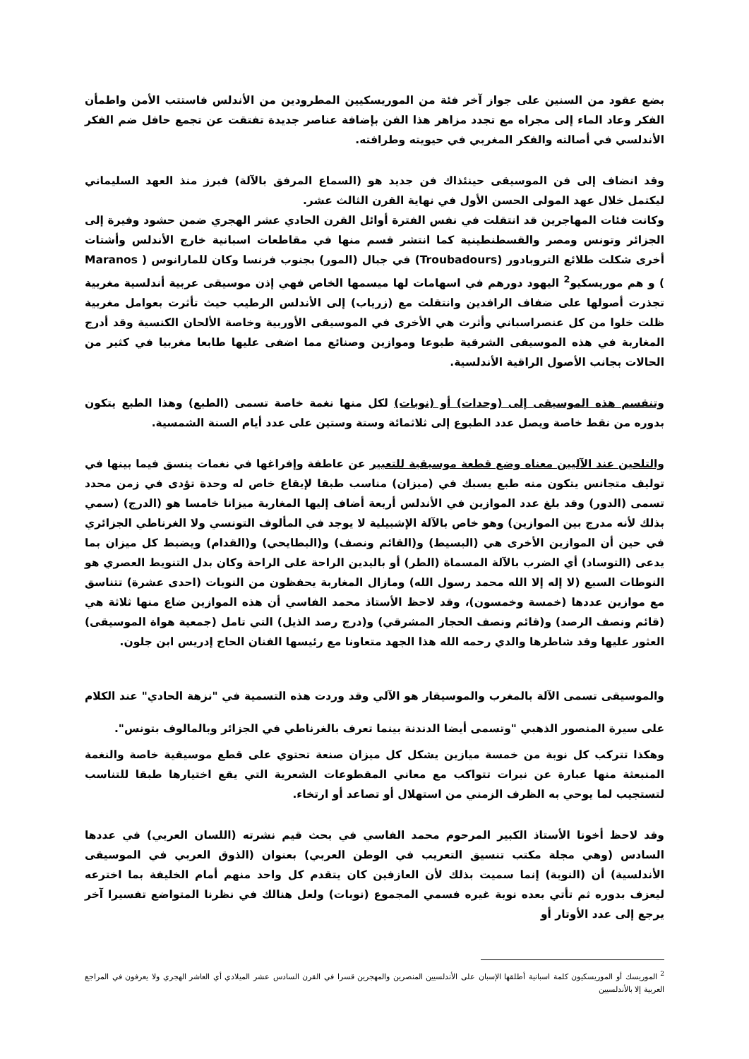بضع عقود من السنين على جواز آخر فئة من الموريسكيين المطرودين من الأندلس فاستتب الأمن واطمأن الفكر وعاد الماء إلى مجراه مع تجدد مزاهر هذا الفن بإضافة عناصر جديدة تفتقت عن تجمع حافل ضم الفكر الأندلسي في أصالته والفكر المغربي في حيويته وطرافته.
وقد انضاف إلى فن الموسيقى حينئذاك فن جديد هو (السماع المرفق بالآلة) فبرز منذ العهد السليماني ليكتمل خلال عهد المولى الحسن الأول في نهاية القرن الثالث عشر.
وكانت فئات المهاجرين قد انتقلت في نفس الفترة أوائل القرن الحادي عشر الهجري ضمن حشود وفيرة إلى الجزائر وتونس ومصر والقسطنطينية كما انتشر قسم منها في مقاطعات اسبانية خارج الأندلس وأشتات أخرى شكلت طلائع التروبادور (Troubadours) في جبال (المور) بجنوب فرنسا وكان للمارانوس ( Maranos ) و هم موريسكيو<sup>2</sup> اليهود دورهم في اسهامات لها ميسمها الخاص فهي إذن موسيقى عربية أندلسية مغربية تجذرت أصولها على ضفاف الرافدين وانتقلت مع (زرياب) إلى الأندلس الرطيب حيث تأثرت بعوامل مغربية ظلت خلوا من كل عنصراسباني وأثرت هي الأخرى في الموسيقى الأوربية وخاصة الألحان الكنسية وقد أدرج المغاربة في هذه الموسيقى الشرقية طبوعا وموازين وصنائع مما اضفى عليها طابعا مغربيا في كثير من الحالات بجانب الأصول الراقية الأندلسية.
وتنقسم هذه الموسيقى إلى (وحدات) أو (نوبات) لكل منها نغمة خاصة تسمى (الطبع) وهذا الطبع يتكون بدوره من نقط خاصة ويصل عدد الطبوع إلى ثلاثمائة وستة وستين على عدد أيام السنة الشمسية.
والتلحين عند الآليين معناه وضع قطعة موسيقية للتعبير عن عاطفة وإفراغها في نغمات ينسق فيما بينها في توليف متجانس يتكون منه طبع يسبك في (ميزان) مناسب طبقا لإيقاع خاص له وحدة تؤدى في زمن محدد تسمى (الدور) وقد بلغ عدد الموازين في الأندلس أربعة أضاف إليها المغاربة ميزانا خامسا هو (الدرج) (سمي بذلك لأنه مدرج بين الموازين) وهو خاص بالآلة الإشبيلية لا يوجد في المألوف التونسي ولا الغرناطي الجزائري في حين أن الموازين الأخرى هي (البسيط) و(القائم ونصف) و(البطايحي) و(القدام) ويضبط كل ميزان بما يدعى (التوساد) أي الضرب بالآلة المسماة (الطر) أو باليدين الراحة على الراحة وكان بدل التنويط العصري هو النوطات السبع (لا إله إلا الله محمد رسول الله) ومازال المغاربة يحفظون من النوبات (احدى عشرة) تتناسق مع موازين عددها (خمسة وخمسون)، وقد لاحظ الأستاذ محمد الفاسي أن هذه الموازين ضاع منها ثلاثة هي (قائم ونصف الرصد) و(قائم ونصف الحجاز المشرقي) و(درج رصد الذيل) التي تامل (جمعية هواة الموسيقى) العثور عليها وقد شاطرها والدي رحمه الله هذا الجهد متعاونا مع رئيسها الفنان الحاج إدريس ابن جلون.
والموسيقى تسمى الآلة بالمغرب والموسيقار هو الآلي وقد وردت هذه التسمية في "نزهة الحادي" عند الكلام على سيرة المنصور الذهبي "وتسمى أيضا الدندنة بينما تعرف بالغرناطي في الجزائر وبالمالوف بتونس".
وهكذا تتركب كل نوبة من خمسة ميازين يشكل كل ميزان صنعة تحتوي على قطع موسيقية خاصة والنغمة المنبعثة منها عبارة عن نبرات تتواكب مع معاني المقطوعات الشعرية التي يقع اختيارها طبقا للتناسب لتستجيب لما يوحي به الظرف الزمني من استهلال أو تصاعد أو ارتخاء.
وقد لاحظ أخونا الأستاذ الكبير المرحوم محمد الفاسي في بحث قيم نشرته (اللسان العربي) في عددها السادس (وهي مجلة مكتب تنسيق التعريب في الوطن العربي) بعنوان (الذوق العربي في الموسيقى الأندلسية) أن (النوبة) إنما سميت بذلك لأن العازفين كان يتقدم كل واحد منهم أمام الخليفة بما اخترعه ليعزف بدوره ثم تأتي بعده نوبة غيره فسمي المجموع (نوبات) ولعل هنالك في نظرنا المتواضع تفسيرا آخر يرجع إلى عدد الأوتار أو
<sup>2</sup> الموريسك أو الموريسكيون كلمة اسبانية أطلقها الإسبان على الأندلسيين المنصرين والمهجرين قسرا في القرن السادس عشر الميلادي أي العاشر الهجري ولا يعرفون في المراجع العربية إلا بالأندلسيين